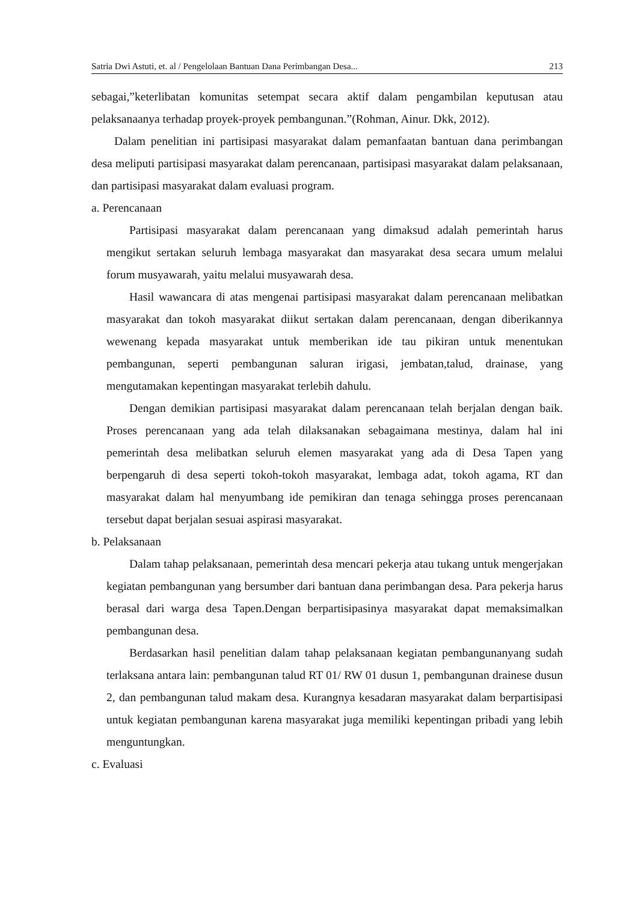Satria Dwi Astuti, et. al / Pengelolaan Bantuan Dana Perimbangan Desa... 213
sebagai,”keterlibatan komunitas setempat secara aktif dalam pengambilan keputusan atau pelaksanaanya terhadap proyek-proyek pembangunan.”(Rohman, Ainur. Dkk, 2012).
Dalam penelitian ini partisipasi masyarakat dalam pemanfaatan bantuan dana perimbangan desa meliputi partisipasi masyarakat dalam perencanaan, partisipasi masyarakat dalam pelaksanaan, dan partisipasi masyarakat dalam evaluasi program.
a. Perencanaan
Partisipasi masyarakat dalam perencanaan yang dimaksud adalah pemerintah harus mengikut sertakan seluruh lembaga masyarakat dan masyarakat desa secara umum melalui forum musyawarah, yaitu melalui musyawarah desa.
Hasil wawancara di atas mengenai partisipasi masyarakat dalam perencanaan melibatkan masyarakat dan tokoh masyarakat diikut sertakan dalam perencanaan, dengan diberikannya wewenang kepada masyarakat untuk memberikan ide tau pikiran untuk menentukan pembangunan, seperti pembangunan saluran irigasi, jembatan,talud, drainase, yang mengutamakan kepentingan masyarakat terlebih dahulu.
Dengan demikian partisipasi masyarakat dalam perencanaan telah berjalan dengan baik. Proses perencanaan yang ada telah dilaksanakan sebagaimana mestinya, dalam hal ini pemerintah desa melibatkan seluruh elemen masyarakat yang ada di Desa Tapen yang berpengaruh di desa seperti tokoh-tokoh masyarakat, lembaga adat, tokoh agama, RT dan masyarakat dalam hal menyumbang ide pemikiran dan tenaga sehingga proses perencanaan tersebut dapat berjalan sesuai aspirasi masyarakat.
b. Pelaksanaan
Dalam tahap pelaksanaan, pemerintah desa mencari pekerja atau tukang untuk mengerjakan kegiatan pembangunan yang bersumber dari bantuan dana perimbangan desa. Para pekerja harus berasal dari warga desa Tapen.Dengan berpartisipasinya masyarakat dapat memaksimalkan pembangunan desa.
Berdasarkan hasil penelitian dalam tahap pelaksanaan kegiatan pembangunanyang sudah terlaksana antara lain: pembangunan talud RT 01/ RW 01 dusun 1, pembangunan drainese dusun 2, dan pembangunan talud makam desa. Kurangnya kesadaran masyarakat dalam berpartisipasi untuk kegiatan pembangunan karena masyarakat juga memiliki kepentingan pribadi yang lebih menguntungkan.
c. Evaluasi